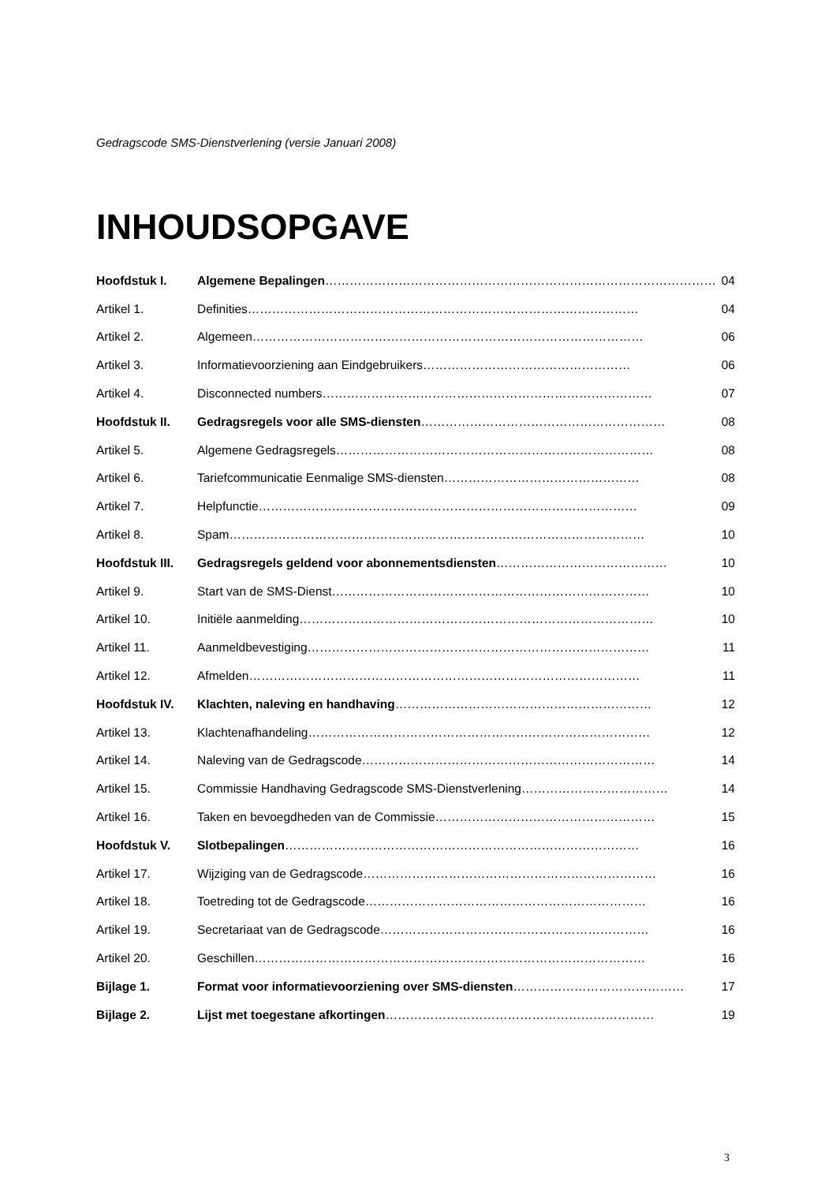Gedragscode SMS-Dienstverlening (versie Januari 2008)
INHOUDSOPGAVE
Hoofdstuk I. Algemene Bepalingen…………………………………………………………………………………… 04
Artikel 1. Definities…………………………………………………………………………………… 04
Artikel 2. Algemeen…………………………………………………………………………………… 06
Artikel 3. Informatievoorziening aan Eindgebruikers…………………………………………… 06
Artikel 4. Disconnected numbers……………………………………………………………………… 07
Hoofdstuk II. Gedragsregels voor alle SMS-diensten…………………………………………………… 08
Artikel 5. Algemene Gedragsregels…………………………………………………………………… 08
Artikel 6. Tariefcommunicatie Eenmalige SMS-diensten………………………………………… 08
Artikel 7. Helpfunctie………………………………………………………………………………… 09
Artikel 8. Spam………………………………………………………………………………………… 10
Hoofdstuk III. Gedragsregels geldend voor abonnementsdiensten…………………………………… 10
Artikel 9. Start van de SMS-Dienst…………………………………………………………………… 10
Artikel 10. Initiële aanmelding…………………………………………………………………………… 10
Artikel 11. Aanmeldbevestiging………………………………………………………………………… 11
Artikel 12. Afmelden…………………………………………………………………………………… 11
Hoofdstuk IV. Klachten, naleving en handhaving……………………………………………………… 12
Artikel 13. Klachtenafhandeling………………………………………………………………………… 12
Artikel 14. Naleving van de Gedragscode……………………………………………………………… 14
Artikel 15. Commissie Handhaving Gedragscode SMS-Dienstverlening……………………………… 14
Artikel 16. Taken en bevoegdheden van de Commissie……………………………………………… 15
Hoofdstuk V. Slotbepalingen…………………………………………………………………………… 16
Artikel 17. Wijziging van de Gedragscode……………………………………………………………… 16
Artikel 18. Toetreding tot de Gedragscode…………………………………………………………… 16
Artikel 19. Secretariaat van de Gedragscode………………………………………………………… 16
Artikel 20. Geschillen…………………………………………………………………………………… 16
Bijlage 1. Format voor informatievoorziening over SMS-diensten…………………………………… 17
Bijlage 2. Lijst met toegestane afkortingen………………………………………………………… 19
3